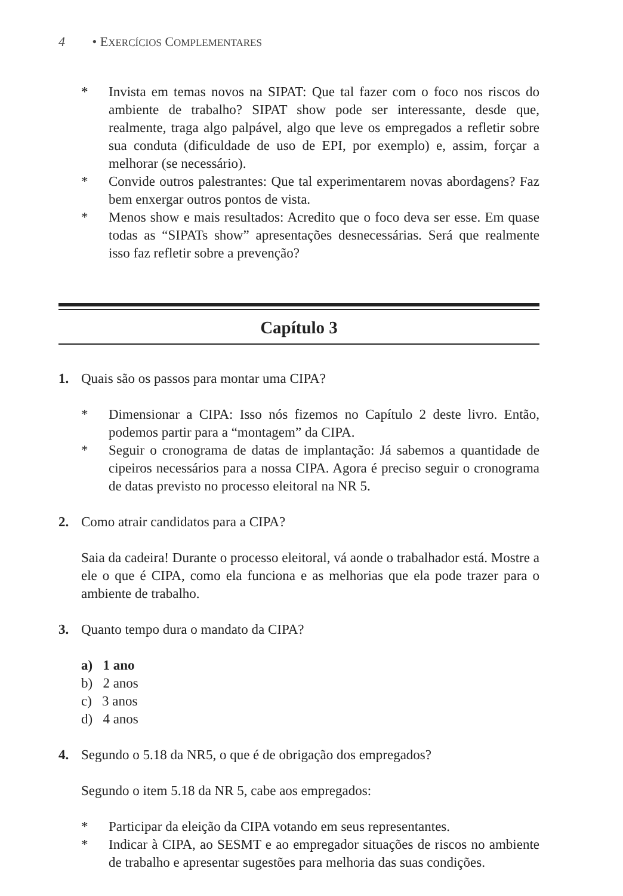4 • EXERCÍCIOS COMPLEMENTARES
* Invista em temas novos na SIPAT: Que tal fazer com o foco nos riscos do ambiente de trabalho? SIPAT show pode ser interessante, desde que, realmente, traga algo palpável, algo que leve os empregados a refletir sobre sua conduta (dificuldade de uso de EPI, por exemplo) e, assim, forçar a melhorar (se necessário).
* Convide outros palestrantes: Que tal experimentarem novas abordagens? Faz bem enxergar outros pontos de vista.
* Menos show e mais resultados: Acredito que o foco deva ser esse. Em quase todas as “SIPATs show” apresentações desnecessárias. Será que realmente isso faz refletir sobre a prevenção?
Capítulo 3
1. Quais são os passos para montar uma CIPA?
* Dimensionar a CIPA: Isso nós fizemos no Capítulo 2 deste livro. Então, podemos partir para a “montagem” da CIPA.
* Seguir o cronograma de datas de implantação: Já sabemos a quantidade de cipeiros necessários para a nossa CIPA. Agora é preciso seguir o cronograma de datas previsto no processo eleitoral na NR 5.
2. Como atrair candidatos para a CIPA?
Saia da cadeira! Durante o processo eleitoral, vá aonde o trabalhador está. Mostre a ele o que é CIPA, como ela funciona e as melhorias que ela pode trazer para o ambiente de trabalho.
3. Quanto tempo dura o mandato da CIPA?
a) 1 ano
b) 2 anos
c) 3 anos
d) 4 anos
4. Segundo o 5.18 da NR5, o que é de obrigação dos empregados?
Segundo o item 5.18 da NR 5, cabe aos empregados:
* Participar da eleição da CIPA votando em seus representantes.
* Indicar à CIPA, ao SESMT e ao empregador situações de riscos no ambiente de trabalho e apresentar sugestões para melhoria das suas condições.